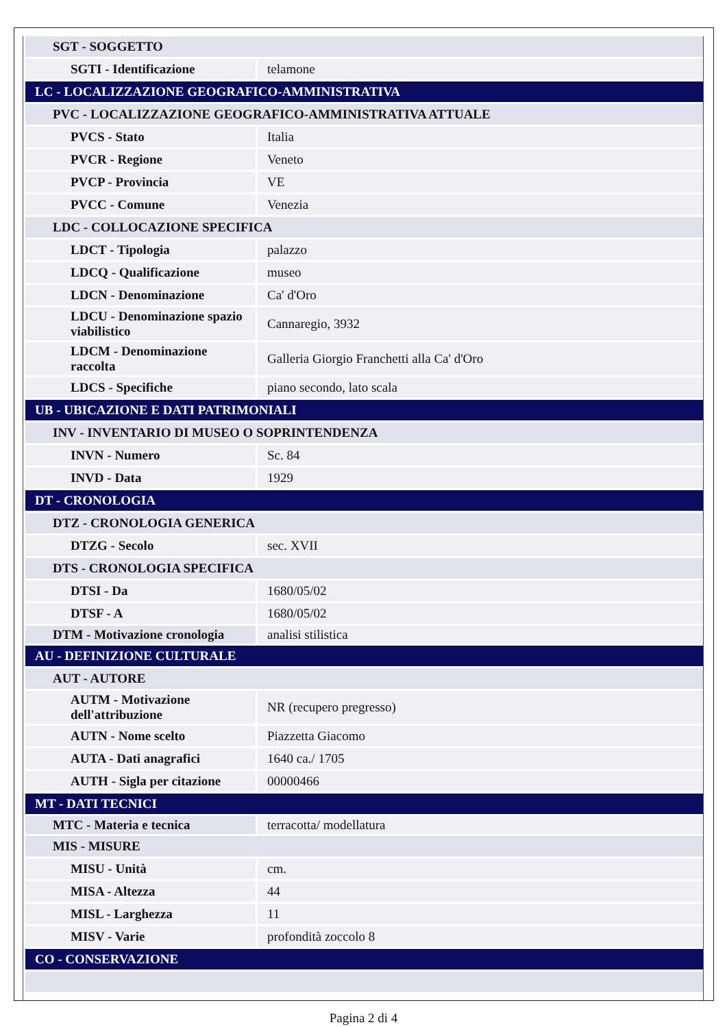| SGT - SOGGETTO | |
| SGTI - Identificazione | telamone |
| LC - LOCALIZZAZIONE GEOGRAFICO-AMMINISTRATIVA | |
| PVC - LOCALIZZAZIONE GEOGRAFICO-AMMINISTRATIVA ATTUALE | |
| PVCS - Stato | Italia |
| PVCR - Regione | Veneto |
| PVCP - Provincia | VE |
| PVCC - Comune | Venezia |
| LDC - COLLOCAZIONE SPECIFICA | |
| LDCT - Tipologia | palazzo |
| LDCQ - Qualificazione | museo |
| LDCN - Denominazione | Ca' d'Oro |
| LDCU - Denominazione spazio viabilistico | Cannaregio, 3932 |
| LDCM - Denominazione raccolta | Galleria Giorgio Franchetti alla Ca' d'Oro |
| LDCS - Specifiche | piano secondo, lato scala |
| UB - UBICAZIONE E DATI PATRIMONIALI | |
| INV - INVENTARIO DI MUSEO O SOPRINTENDENZA | |
| INVN - Numero | Sc. 84 |
| INVD - Data | 1929 |
| DT - CRONOLOGIA | |
| DTZ - CRONOLOGIA GENERICA | |
| DTZG - Secolo | sec. XVII |
| DTS - CRONOLOGIA SPECIFICA | |
| DTSI - Da | 1680/05/02 |
| DTSF - A | 1680/05/02 |
| DTM - Motivazione cronologia | analisi stilistica |
| AU - DEFINIZIONE CULTURALE | |
| AUT - AUTORE | |
| AUTM - Motivazione dell'attribuzione | NR (recupero pregresso) |
| AUTN - Nome scelto | Piazzetta Giacomo |
| AUTA - Dati anagrafici | 1640 ca./ 1705 |
| AUTH - Sigla per citazione | 00000466 |
| MT - DATI TECNICI | |
| MTC - Materia e tecnica | terracotta/ modellatura |
| MIS - MISURE | |
| MISU - Unità | cm. |
| MISA - Altezza | 44 |
| MISL - Larghezza | 11 |
| MISV - Varie | profondità zoccolo 8 |
| CO - CONSERVAZIONE | |
Pagina 2 di 4